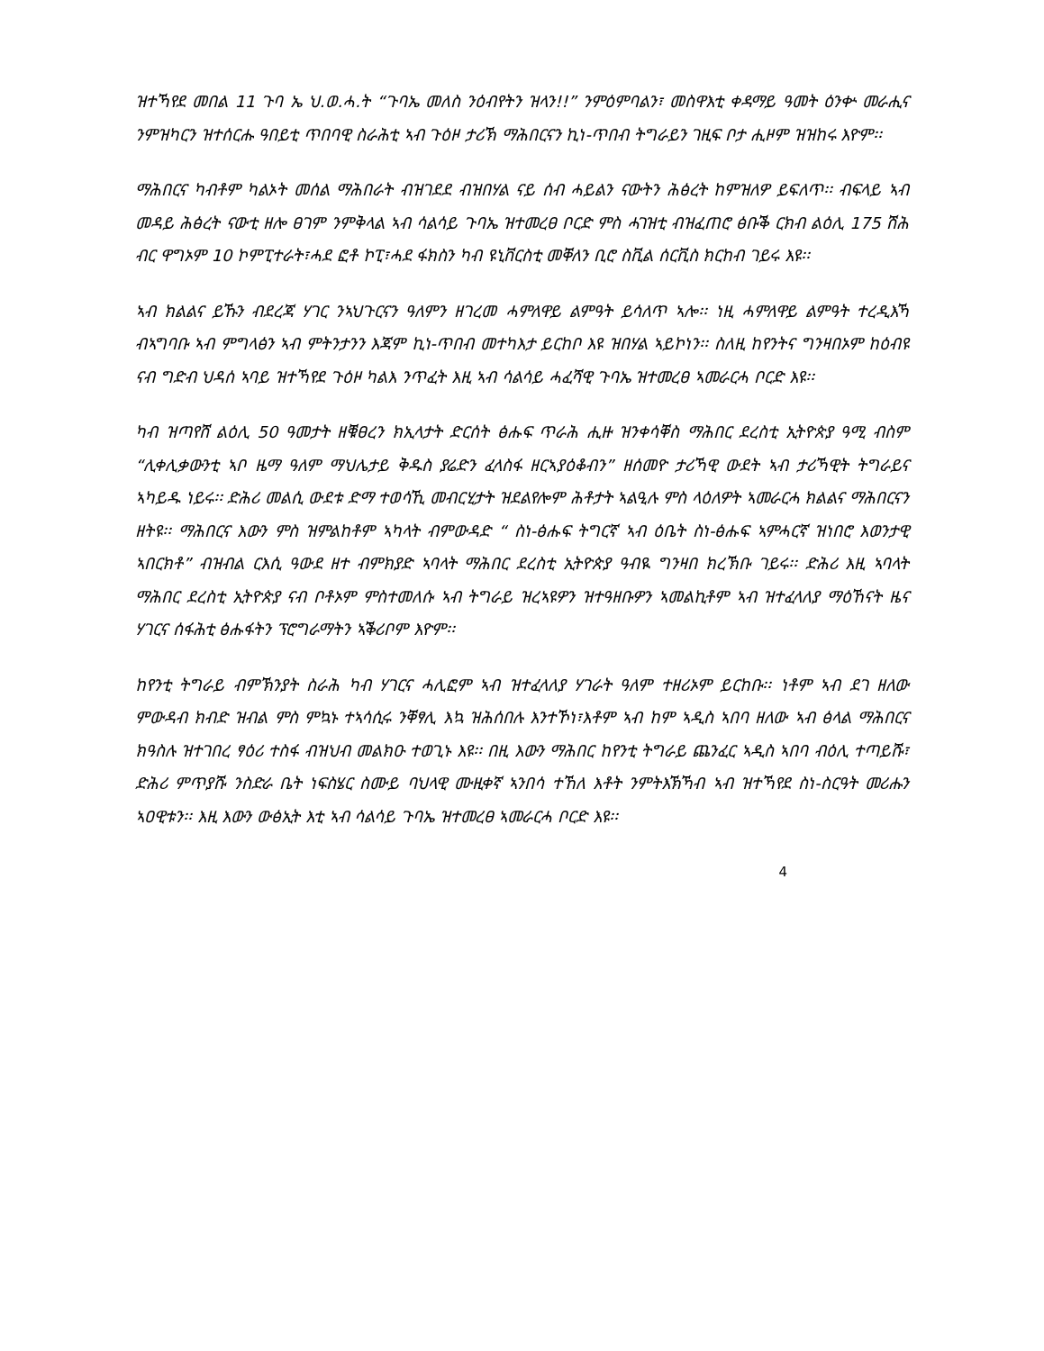ዝተኻየደ መበል 11 ጉባ ኤ ህ.ወ.ሓ.ት “ጉባኤ መለስ ንዕብየትን ዝላን!!” ንምዕምባልን፣ መስዋእቲ ቀዳማይ ዓመት ዕንቍ መራሒና ንምዝካርን ዝተሰርሑ ዓበይቲ ጥበባዊ ስራሕቲ ኣብ ጉዕዞ ታሪኽ ማሕበርናን ኪነ-ጥበብ ትግራይን ገዚፍ ቦታ ሒዞም ዝዝከሩ እዮም፡፡
ማሕበርና ካብቶም ካልኦት መሰል ማሕበራት ብዝገደደ ብዝበሃል ናይ ሰብ ሓይልን ናውትን ሕፅረት ከምዝለዎ ይፍለጥ፡፡ ብፍላይ ኣብ መዳይ ሕፅረት ናውቲ ዘሎ ፀገም ንምቅላል ኣብ ሳልሳይ ጉባኤ ዝተመረፀ ቦርድ ምስ ሓገዝቲ ብዝፈጠሮ ፅቡቕ ርክብ ልዕሊ 175 ሽሕ ብር ዋግኦም 10 ኮምፒተራት፣ሓደ ፎቶ ኮፒ፣ሓደ ፋክስን ካብ ዩኒቨርስቲ መቐለን ቢሮ ስቪል ሰርቪስ ክርከብ ገይሩ እዩ፡፡
ኣብ ክልልና ይኹን ብደረጃ ሃገር ንኣህጉርናን ዓለምን ዘገረመ ሓምለዋይ ልምዓት ይሳለጥ ኣሎ፡፡ ነዚ ሓምለዋይ ልምዓት ተረዲእኻ ብኣግባቡ ኣብ ምግላፅን ኣብ ምትንታንን እጃም ኪነ-ጥበብ መተካእታ ይርከቦ እዩ ዝበሃል ኣይኮነን፡፡ ስለዚ ከየንትና ግንዛበኦም ከዕብዩ ናብ ግድብ ህዳሰ ኣባይ ዝተኻየደ ጉዕዞ ካልእ ንጥፈት እዚ ኣብ ሳልሳይ ሓፈሻዊ ጉባኤ ዝተመረፀ ኣመራርሓ ቦርድ እዩ፡፡
ካብ ዝጣየሸ ልዕሊ 50 ዓመታት ዘቑፀረን ክኢላታት ድርሰት ፅሑፍ ጥራሕ ሒዙ ዝንቀሳቐስ ማሕበር ደረስቲ ኢትዮጵያ ዓሚ ብስም “ሊቀሊቃውንቲ ኣቦ ዜማ ዓለም ማህሌታይ ቅዱስ ያሬድን ፈላስፋ ዘርኣያዕቆብን” ዘሰመዮ ታሪኻዊ ውደት ኣብ ታሪኻዊት ትግራይና ኣካይዱ ነይሩ፡፡ ድሕሪ መልሲ ውደቱ ድማ ተወሳኺ መብርሂታት ዝደልየሎም ሕቶታት ኣልዒሉ ምስ ላዕለዎት ኣመራርሓ ክልልና ማሕበርናን ዘትዩ፡፡ ማሕበርና እውን ምስ ዝምልከቶም ኣካላት ብምውዳድ “ ስነ-ፅሑፍ ትግርኛ ኣብ ዕቤት ስነ-ፅሑፍ ኣምሓርኛ ዝነበሮ እወንታዊ ኣበርክቶ” ብዝብል ርእሲ ዓውደ ዘተ ብምክያድ ኣባላት ማሕበር ደረስቲ ኢትዮጵያ ዓብዪ ግንዛበ ክረኽቡ ገይሩ፡፡ ድሕሪ እዚ ኣባላት ማሕበር ደረስቲ ኢትዮጵያ ናብ ቦቶኦም ምስተመለሱ ኣብ ትግራይ ዝረኣዩዎን ዝተዓዘቡዎን ኣመልኪቶም ኣብ ዝተፈላለያ ማዕኸናት ዜና ሃገርና ሰፋሕቲ ፅሑፋትን ፕሮግራማትን ኣቕሪቦም እዮም፡፡
ከየንቲ ትግራይ ብምኽንያት ስራሕ ካብ ሃገርና ሓሊፎም ኣብ ዝተፈላለያ ሃገራት ዓለም ተዘሪኦም ይርከቡ፡፡ ነቶም ኣብ ደገ ዘለው ምውዳብ ክብድ ዝብል ምስ ምኳኑ ተኣሳሲሩ ንቐፃሊ እኳ ዝሕሰበሉ እንተኾነ፣እቶም ኣብ ከም ኣዲስ ኣበባ ዘለው ኣብ ፅላል ማሕበርና ክዓስሉ ዝተገበረ ፃዕሪ ተስፋ ብዝህብ መልክዑ ተወጊኑ እዩ፡፡ በዚ እውን ማሕበር ከየንቲ ትግራይ ጨንፈር ኣዲስ ኣበባ ብዕሊ ተጣይሹ፣ ድሕሪ ምጥያሹ ንስድራ ቤት ነፍስሄር ስሙይ ባህላዊ ሙዚቀኛ ኣንበሳ ተኸለ እቶት ንምትእኽኻብ ኣብ ዝተኻየደ ስነ-ስርዓት መሪሑን ኣዐዊቱን፡፡ እዚ እውን ውፅኢት እቲ ኣብ ሳልሳይ ጉባኤ ዝተመረፀ ኣመራርሓ ቦርድ እዩ፡፡
4